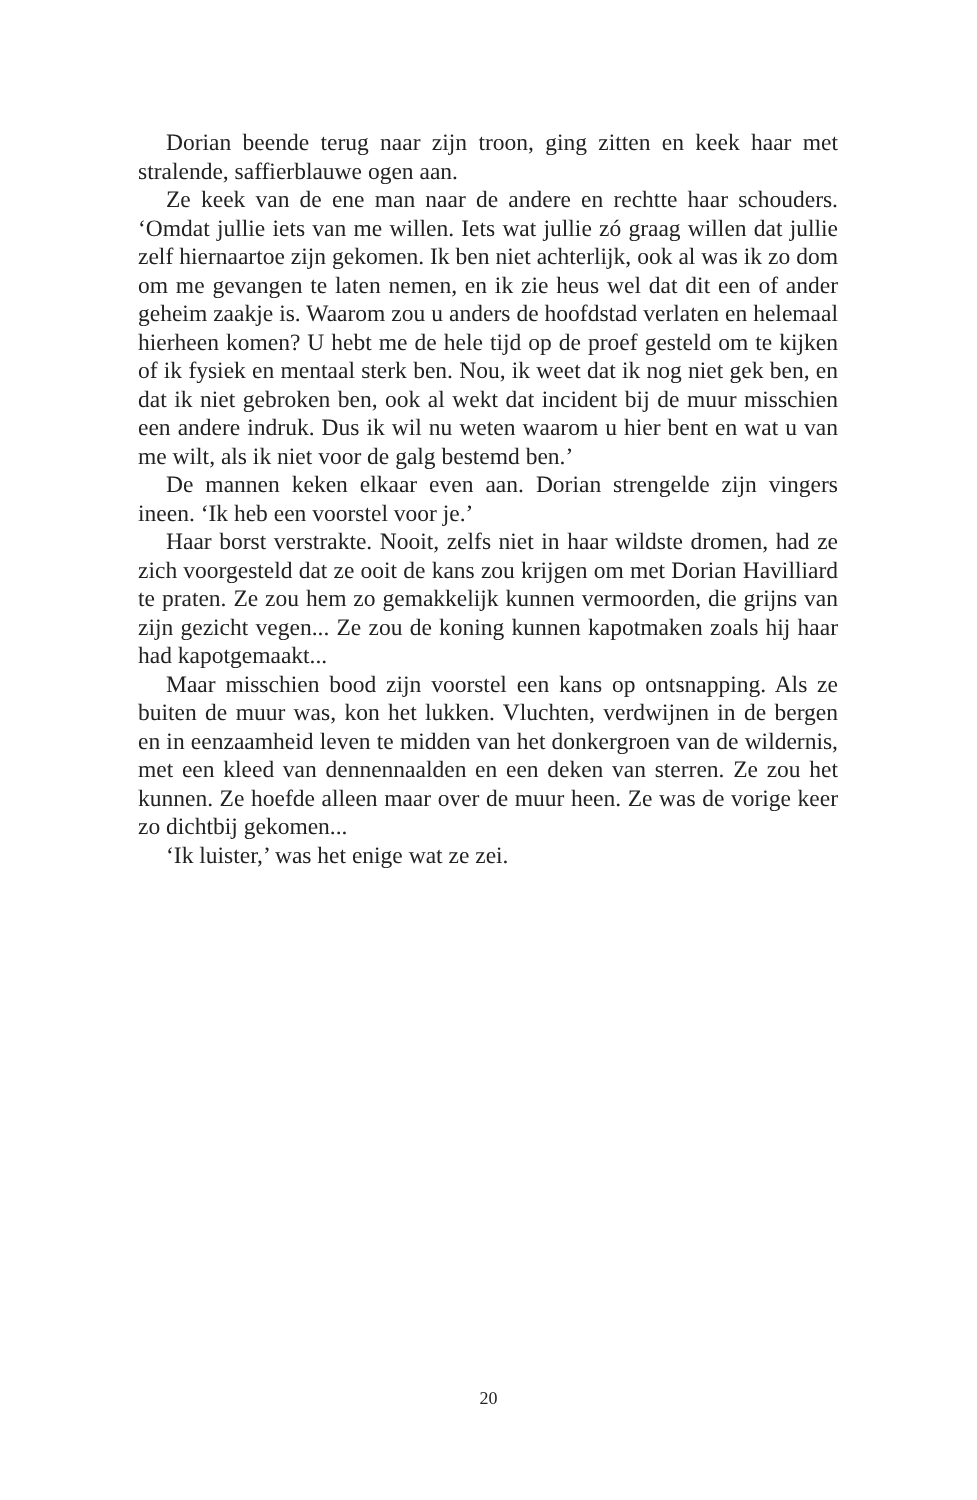Dorian beende terug naar zijn troon, ging zitten en keek haar met stralende, saffierblauwe ogen aan.
Ze keek van de ene man naar de andere en rechtte haar schouders. ‘Omdat jullie iets van me willen. Iets wat jullie zó graag willen dat jullie zelf hiernaartoe zijn gekomen. Ik ben niet achterlijk, ook al was ik zo dom om me gevangen te laten nemen, en ik zie heus wel dat dit een of ander geheim zaakje is. Waarom zou u anders de hoofdstad verlaten en helemaal hierheen komen? U hebt me de hele tijd op de proef gesteld om te kijken of ik fysiek en mentaal sterk ben. Nou, ik weet dat ik nog niet gek ben, en dat ik niet gebroken ben, ook al wekt dat incident bij de muur misschien een andere indruk. Dus ik wil nu weten waarom u hier bent en wat u van me wilt, als ik niet voor de galg bestemd ben.’
De mannen keken elkaar even aan. Dorian strengelde zijn vingers ineen. ‘Ik heb een voorstel voor je.’
Haar borst verstrakte. Nooit, zelfs niet in haar wildste dromen, had ze zich voorgesteld dat ze ooit de kans zou krijgen om met Dorian Havilliard te praten. Ze zou hem zo gemakkelijk kunnen vermoorden, die grijns van zijn gezicht vegen... Ze zou de koning kunnen kapotmaken zoals hij haar had kapotgemaakt...
Maar misschien bood zijn voorstel een kans op ontsnapping. Als ze buiten de muur was, kon het lukken. Vluchten, verdwijnen in de bergen en in eenzaamheid leven te midden van het donkergroen van de wildernis, met een kleed van dennennaalden en een deken van sterren. Ze zou het kunnen. Ze hoefde alleen maar over de muur heen. Ze was de vorige keer zo dichtbij gekomen...
‘Ik luister,’ was het enige wat ze zei.
20